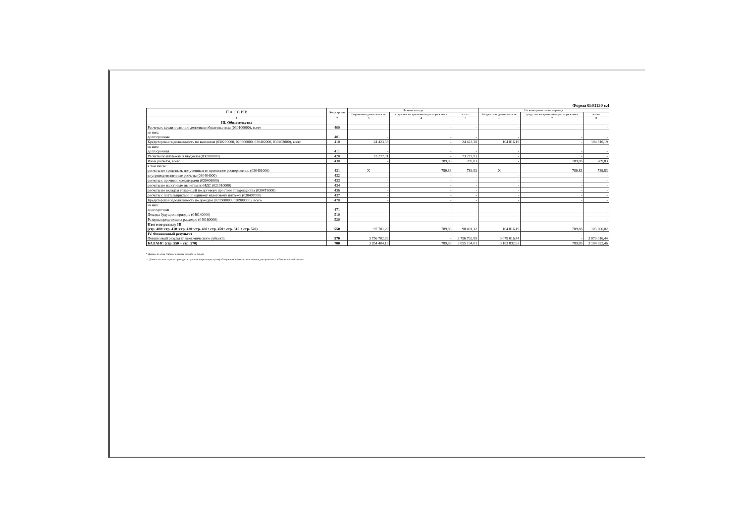Форма 0503130 с.4
| П А С С И В | Код строки | На начало года | | | На конец отчетного периода | | |
| --- | --- | --- | --- | --- | --- | --- | --- |
| | | бюджетная деятельность | средства во временном распоряжении | итого | бюджетная деятельность | средства во временном распоряжении | итого |
| 1 | 2 | 3 | 4 | 5 | 6 | 7 | 8 |
| III. Обязательства | | | | | | | |
| Расчеты с кредиторами по долговым обязательствам (030100000), всего | 400 | - | - | - | - | - | - |
| из них: долгосрочные | 401 | - | - | - | - | - | - |
| Кредиторская задолженность по выплатам (030200000, 020800000, 030402000, 030403000), всего | 410 | 24 423,38 | - | 24 423,38 | 104 816,19 | - | 104 816,19 |
| из них: долгосрочная | 411 | - | - | - | - | - | - |
| Расчеты по платежам в бюджеты (030300000) | 420 | 73 277,91 | - | 73 277,91 | - | - | - |
| Иные расчеты, всего | 430 | - | 789,83 | 789,83 | - | 789,83 | 789,83 |
| в том числе: расчеты по средствам, полученным во временное распоряжение (030401000) | 431 | X | 789,83 | 789,83 | X | 789,83 | 789,83 |
| внутриведомственные расчеты (030404000) | 432 | - | - | - | - | - | - |
| расчеты с прочими кредиторами (030406000) | 433 | - | - | - | - | - | - |
| расчеты по налоговым вычетам по НДС (021010000) | 434 | - | - | - | - | - | - |
| расчеты по вкладам товарищей по договору простого товарищества (0304Т6000) | 436 | - | - | - | - | - | - |
| расчеты с плательщиками по единому налоговому платежу (030407000) | 437 | - | - | - | - | - | - |
| Кредиторская задолженность по доходам (020500000, 020900000), всего | 470 | - | - | - | - | - | - |
| из них: долгосрочная | 471 | - | - | - | - | - | - |
| Доходы будущих периодов (040140000) | 510 | - | - | - | - | - | - |
| Резервы предстоящих расходов (040160000) | 520 | - | - | - | - | - | - |
| Итого по разделу III (стр. 400+стр. 410+стр. 420+стр. 430+ стр. 470+ стр. 510 + стр. 520) | 550 | 97 701,29 | 789,83 | 98 491,12 | 104 816,19 | 789,83 | 105 606,02 |
| IV. Финансовый результат Финансовый результат экономического субъекта | 570 | 3 756 702,89 | - | 3 756 702,89 | 3 079 016,44 | - | 3 079 016,44 |
| БАЛАНС (стр. 550 + стр. 570) | 700 | 3 854 404,18 | 789,83 | 3 855 194,01 | 3 183 832,63 | 789,83 | 3 184 622,46 |
* Данные по этим строкам в валюту баланса не входят.
** Данные по этим строкам приводятся с учетом амортизации и (или) обесценения нефинансовых активов, раскрываемого в Пояснительной записке.